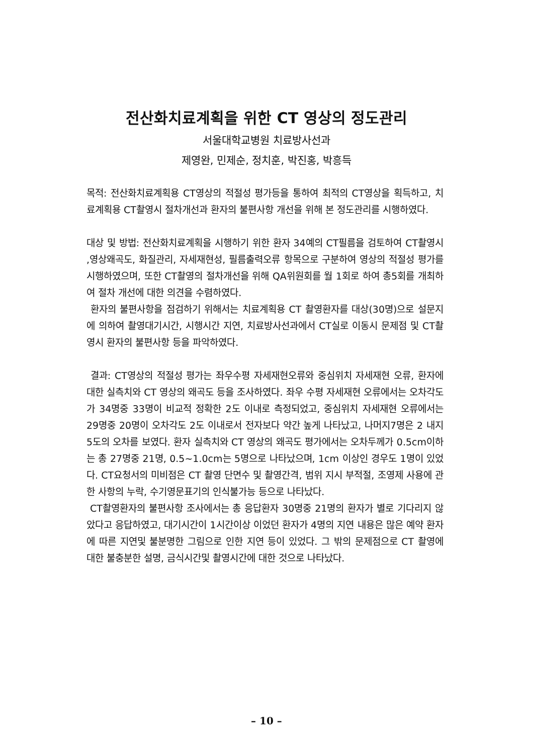전산화치료계획을 위한 CT 영상의 정도관리
서울대학교병원 치료방사선과
제영완, 민제순, 정치훈, 박진홍, 박흥득
목적: 전산화치료계획용 CT영상의 적절성 평가등을 통하여 최적의 CT영상을 획득하고, 치료계획용 CT촬영시 절차개선과 환자의 불편사항 개선을 위해 본 정도관리를 시행하였다.
대상 및 방법: 전산화치료계획을 시행하기 위한 환자 34예의 CT필름을 검토하여 CT촬영시 ,영상왜곡도, 화질관리, 자세재현성, 필름출력오류 항목으로 구분하여 영상의 적절성 평가를 시행하였으며, 또한 CT촬영의 절차개선을 위해 QA위원회를 월 1회로 하여 총5회를 개최하여 절차 개선에 대한 의견을 수렴하였다.
환자의 불편사항을 점검하기 위해서는 치료계획용 CT 촬영환자를 대상(30명)으로 설문지에 의하여 촬영대기시간, 시행시간 지연, 치료방사선과에서 CT실로 이동시 문제점 및 CT촬영시 환자의 불편사항 등을 파악하였다.
결과: CT영상의 적절성 평가는 좌우수평 자세재현오류와 중심위치 자세재현 오류, 환자에 대한 실측치와 CT 영상의 왜곡도 등을 조사하였다. 좌우 수평 자세재현 오류에서는 오차각도가 34명중 33명이 비교적 정확한 2도 이내로 측정되었고, 중심위치 자세재현 오류에서는 29명중 20명이 오차각도 2도 이내로서 전자보다 약간 높게 나타났고, 나머지7명은 2 내지 5도의 오차를 보였다. 환자 실측치와 CT 영상의 왜곡도 평가에서는 오차두께가 0.5cm이하는 총 27명중 21명, 0.5~1.0cm는 5명으로 나타났으며, 1cm 이상인 경우도 1명이 있었다. CT요청서의 미비점은 CT 촬영 단면수 및 촬영간격, 범위 지시 부적절, 조영제 사용에 관한 사항의 누락, 수기영문표기의 인식불가능 등으로 나타났다.
CT촬영환자의 불편사항 조사에서는 총 응답환자 30명중 21명의 환자가 별로 기다리지 않았다고 응답하였고, 대기시간이 1시간이상 이었던 환자가 4명의 지연 내용은 많은 예약 환자에 따른 지연및 불분명한 그림으로 인한 지연 등이 있었다. 그 밖의 문제점으로 CT 촬영에 대한 불충분한 설명, 금식시간및 촬영시간에 대한 것으로 나타났다.
– 10 –